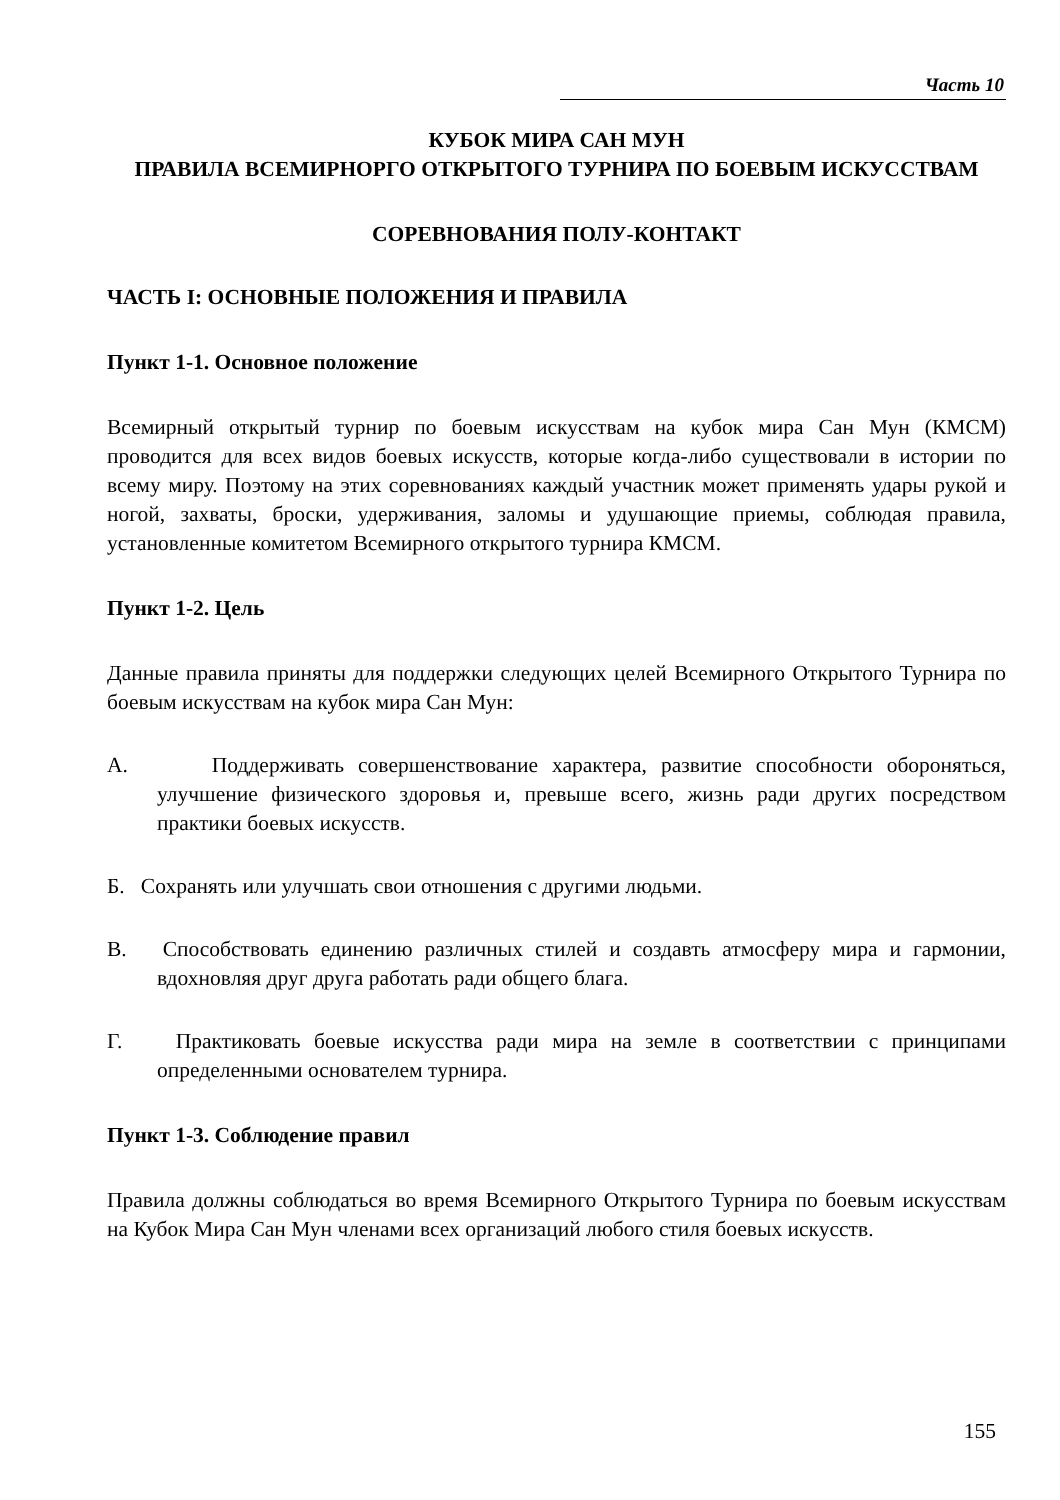Часть 10
КУБОК МИРА САН МУН
ПРАВИЛА ВСЕМИРНОРГО ОТКРЫТОГО ТУРНИРА ПО БОЕВЫМ ИСКУССТВАМ
СОРЕВНОВАНИЯ ПОЛУ-КОНТАКТ
ЧАСТЬ I: ОСНОВНЫЕ ПОЛОЖЕНИЯ И ПРАВИЛА
Пункт 1-1. Основное положение
Всемирный открытый турнир по боевым искусствам на кубок мира Сан Мун (КМСМ) проводится для всех видов боевых искусств, которые когда-либо существовали в истории по всему миру. Поэтому на этих соревнованиях каждый участник может применять удары рукой и ногой, захваты, броски, удерживания, заломы и удушающие приемы, соблюдая правила, установленные комитетом Всемирного открытого турнира КМСМ.
Пункт 1-2. Цель
Данные правила приняты для поддержки следующих целей Всемирного Открытого Турнира по боевым искусствам на кубок мира Сан Мун:
А. Поддерживать совершенствование характера, развитие способности обороняться, улучшение физического здоровья и, превыше всего, жизнь ради других посредством практики боевых искусств.
Б. Сохранять или улучшать свои отношения с другими людьми.
В. Способствовать единению различных стилей и создавть атмосферу мира и гармонии, вдохновляя друг друга работать ради общего блага.
Г. Практиковать боевые искусства ради мира на земле в соответствии с принципами определенными основателем турнира.
Пункт 1-3. Соблюдение правил
Правила должны соблюдаться во время Всемирного Открытого Турнира по боевым искусствам на Кубок Мира Сан Мун членами всех организаций любого стиля боевых искусств.
155